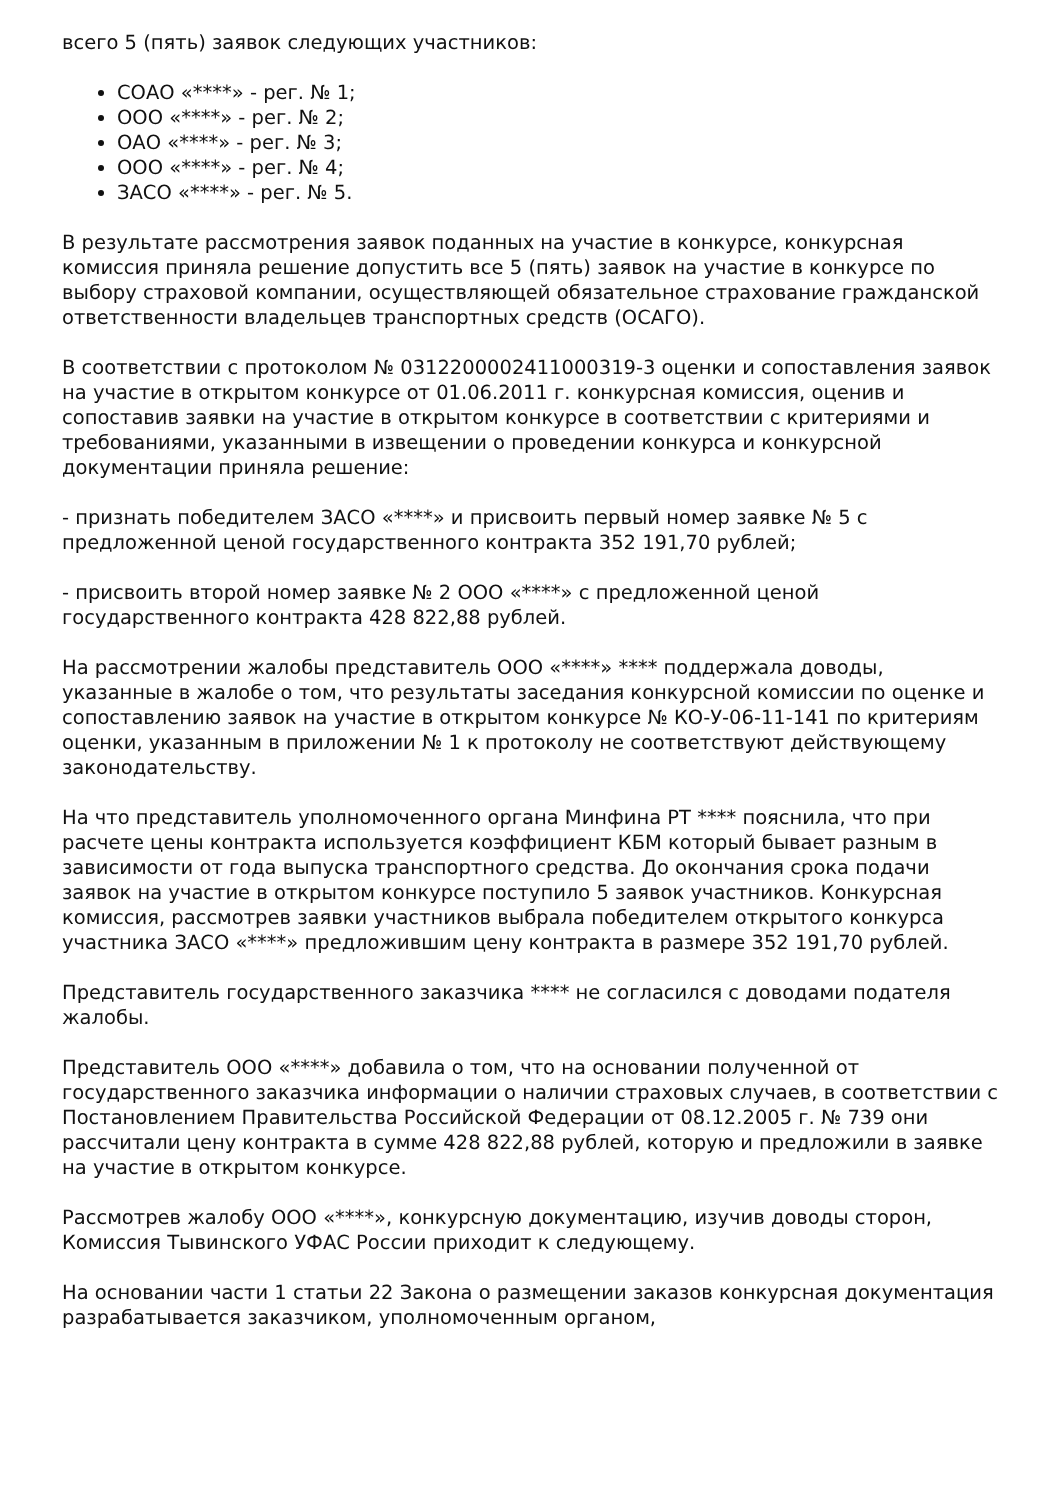всего 5 (пять) заявок следующих участников:
СОАО «****» - рег. № 1;
ООО «****» - рег. № 2;
ОАО «****» - рег. № 3;
ООО «****» - рег. № 4;
ЗАСО «****» - рег. № 5.
В результате рассмотрения заявок поданных на участие в конкурсе, конкурсная комиссия приняла решение допустить все 5 (пять) заявок на участие в конкурсе по выбору страховой компании, осуществляющей обязательное страхование гражданской ответственности владельцев транспортных средств (ОСАГО).
В соответствии с протоколом № 0312200002411000319-3 оценки и сопоставления заявок на участие в открытом конкурсе от 01.06.2011 г. конкурсная комиссия, оценив и сопоставив заявки на участие в открытом конкурсе в соответствии с критериями и требованиями, указанными в извещении о проведении конкурса и конкурсной документации приняла решение:
- признать победителем ЗАСО «****» и присвоить первый номер заявке № 5 с предложенной ценой государственного контракта 352 191,70 рублей;
- присвоить второй номер заявке № 2 ООО «****» с предложенной ценой государственного контракта 428 822,88 рублей.
На рассмотрении жалобы представитель ООО «****» **** поддержала доводы, указанные в жалобе о том, что результаты заседания конкурсной комиссии по оценке и сопоставлению заявок на участие в открытом конкурсе № КО-У-06-11-141 по критериям оценки, указанным в приложении № 1 к протоколу не соответствуют действующему законодательству.
На что представитель уполномоченного органа Минфина РТ **** пояснила, что при расчете цены контракта используется коэффициент КБМ который бывает разным в зависимости от года выпуска транспортного средства. До окончания срока подачи заявок на участие в открытом конкурсе поступило 5 заявок участников. Конкурсная комиссия, рассмотрев заявки участников выбрала победителем открытого конкурса участника ЗАСО «****» предложившим цену контракта в размере 352 191,70 рублей.
Представитель государственного заказчика **** не согласился с доводами подателя жалобы.
Представитель ООО «****» добавила о том, что на основании полученной от государственного заказчика информации о наличии страховых случаев, в соответствии с Постановлением Правительства Российской Федерации от 08.12.2005 г. № 739 они рассчитали цену контракта в сумме 428 822,88 рублей, которую и предложили в заявке на участие в открытом конкурсе.
Рассмотрев жалобу ООО «****», конкурсную документацию, изучив доводы сторон, Комиссия Тывинского УФАС России приходит к следующему.
На основании части 1 статьи 22 Закона о размещении заказов конкурсная документация разрабатывается заказчиком, уполномоченным органом,